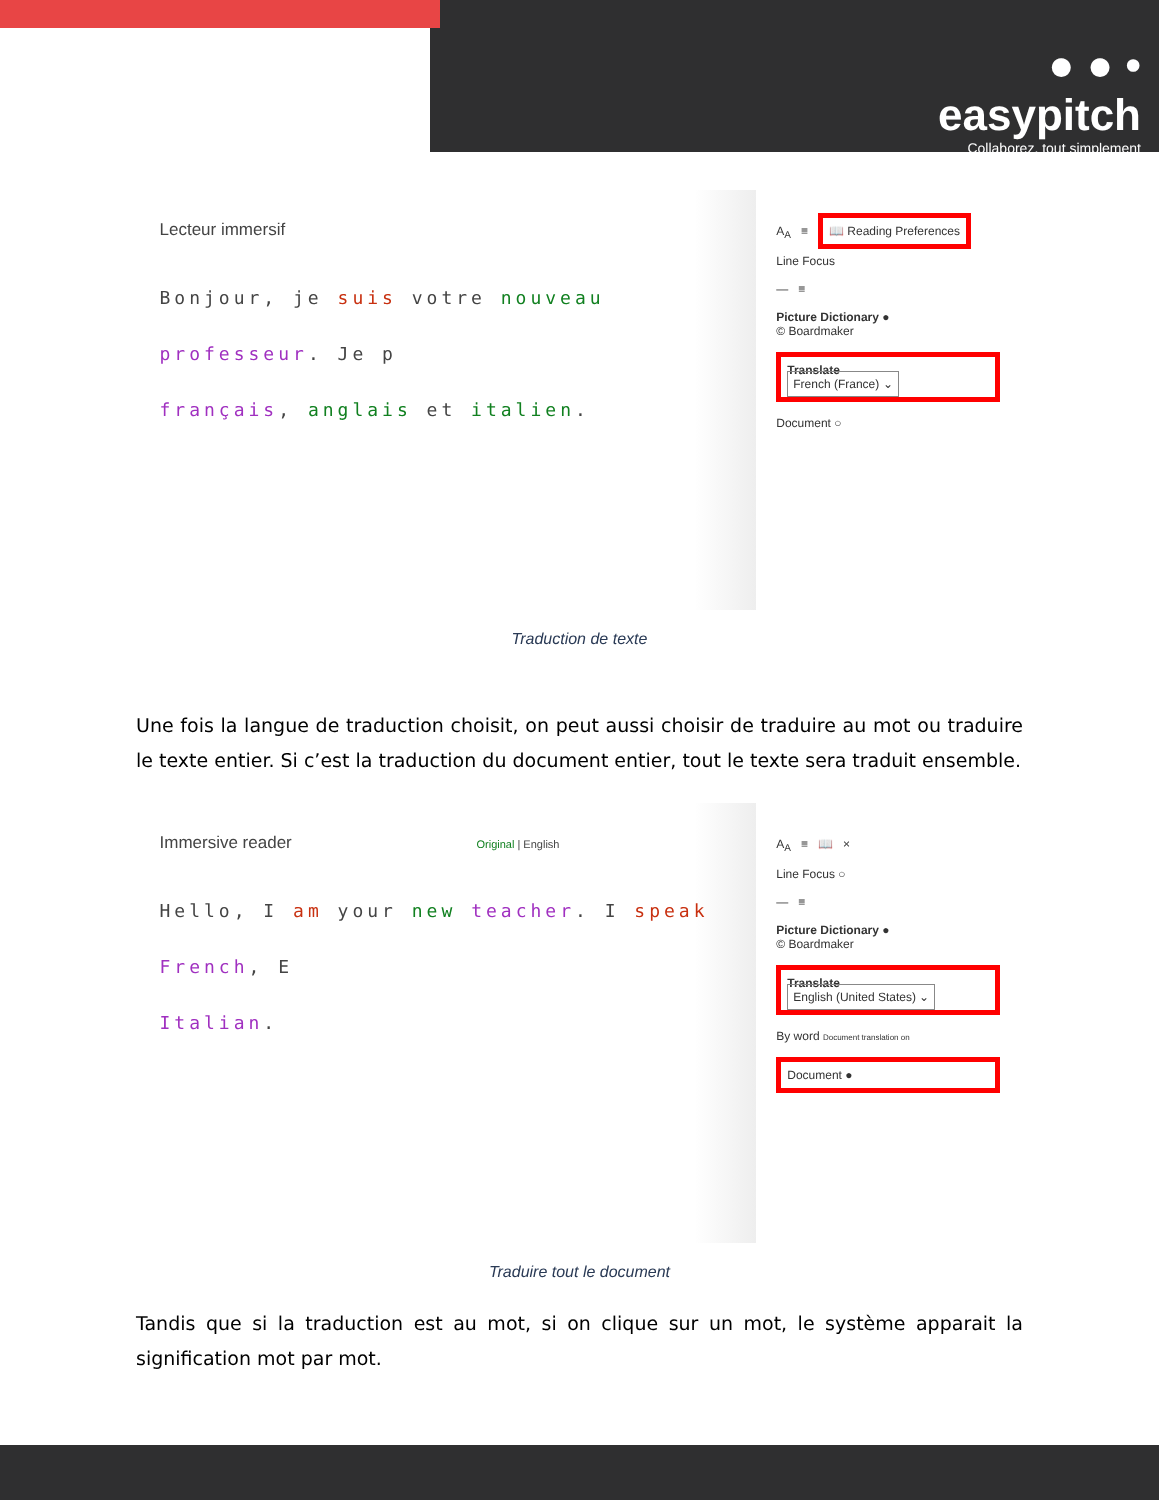● ● •
easypitch
Collaborez, tout simplement
Lecteur immersif
Bonjour, je suis votre nouveau professeur. Je p
français, anglais et italien.
A<sub>A</sub> ≡ 📖 Reading Preferences
Line Focus
— ≡
Picture Dictionary ●
© Boardmaker
Translate
French (France) ⌄
Document ○
Traduction de texte
Une fois la langue de traduction choisit, on peut aussi choisir de traduire au mot ou traduire le texte entier. Si c’est la traduction du document entier, tout le texte sera traduit ensemble.
Immersive reader Original | English
Hello, I am your new teacher. I speak French, E
Italian.
A<sub>A</sub> ≡ 📖 ×
Line Focus ○
— ≡
Picture Dictionary ●
© Boardmaker
Translate
English (United States) ⌄
By word Document translation on
Document ●
Traduire tout le document
Tandis que si la traduction est au mot, si on clique sur un mot, le système apparait la signification mot par mot.